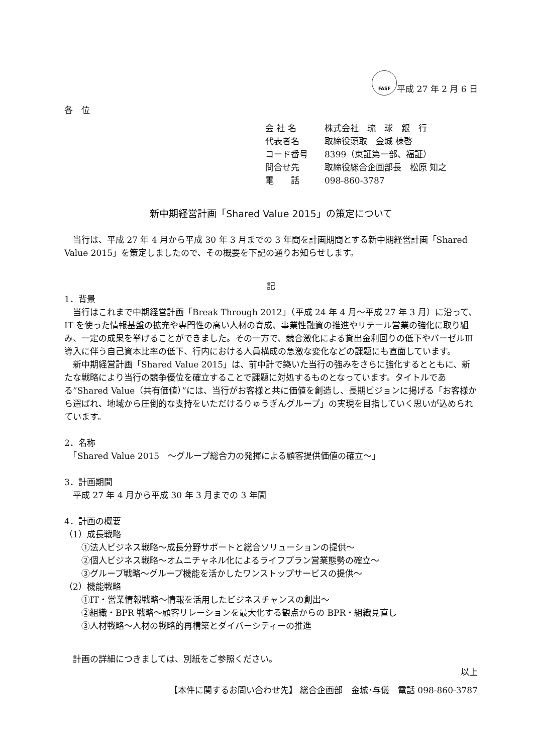FASF 平成 27 年 2 月 6 日
各　位
会 社 名 株式会社　琉　球　銀　行
代表者名 取締役頭取　金城 棟啓
コード番号 8399（東証第一部、福証）
問合せ先 取締役総合企画部長　松原 知之
電　　話 098-860-3787
新中期経営計画「Shared Value 2015」の策定について
当行は、平成 27 年 4 月から平成 30 年 3 月までの 3 年間を計画期間とする新中期経営計画「Shared Value 2015」を策定しましたので、その概要を下記の通りお知らせします。
記
1．背景
当行はこれまで中期経営計画「Break Through 2012」（平成 24 年 4 月～平成 27 年 3 月）に沿って、IT を使った情報基盤の拡充や専門性の高い人材の育成、事業性融資の推進やリテール営業の強化に取り組み、一定の成果を挙げることができました。その一方で、競合激化による貸出金利回りの低下やバーゼルⅢ導入に伴う自己資本比率の低下、行内における人員構成の急激な変化などの課題にも直面しています。
新中期経営計画「Shared Value 2015」は、前中計で築いた当行の強みをさらに強化するとともに、新たな戦略により当行の競争優位を確立することで課題に対処するものとなっています。タイトルである”Shared Value（共有価値）”には、当行がお客様と共に価値を創造し、長期ビジョンに掲げる「お客様から選ばれ、地域から圧倒的な支持をいただけるりゅうぎんグループ」の実現を目指していく思いが込められています。
2．名称
　「Shared Value 2015　～グループ総合力の発揮による顧客提供価値の確立～」
3．計画期間
　平成 27 年 4 月から平成 30 年 3 月までの 3 年間
4．計画の概要
（1）成長戦略
　　①法人ビジネス戦略～成長分野サポートと総合ソリューションの提供～
　　②個人ビジネス戦略～オムニチャネル化によるライフプラン営業態勢の確立～
　　③グループ戦略～グループ機能を活かしたワンストップサービスの提供～
（2）機能戦略
　　①IT・営業情報戦略～情報を活用したビジネスチャンスの創出～
　　②組織・BPR 戦略～顧客リレーションを最大化する観点からの BPR・組織見直し
　　③人材戦略～人材の戦略的再構築とダイバーシティーの推進
　計画の詳細につきましては、別紙をご参照ください。
以上
【本件に関するお問い合わせ先】 総合企画部　金城･与儀　電話 098-860-3787